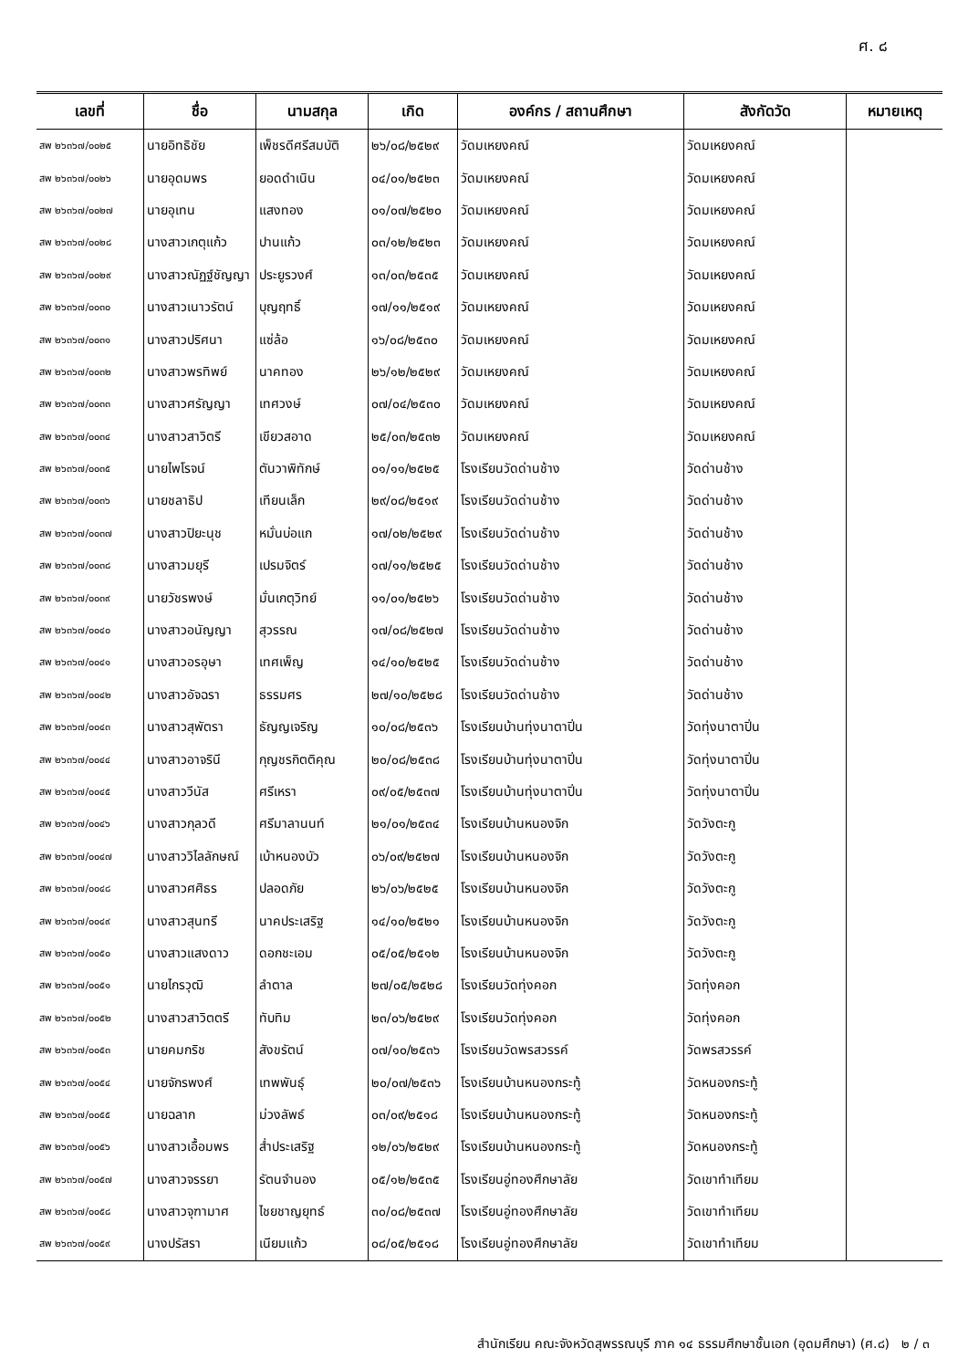ศ. ๘
| เลขที่ | ชื่อ | นามสกุล | เกิด | องค์กร / สถานศึกษา | สังกัดวัด | หมายเหตุ |
| --- | --- | --- | --- | --- | --- | --- |
| สพ ๒๖๓๖๗/๐๐๒๕ | นายอิทธิชัย | เพ็ชรดีศรีสมบัติ | ๒๖/๐๘/๒๕๒๙ | วัดมเหยงคณ์ | วัดมเหยงคณ์ | |
| สพ ๒๖๓๖๗/๐๐๒๖ | นายอุดมพร | ยอดดำเนิน | ๐๔/๐๑/๒๕๒๓ | วัดมเหยงคณ์ | วัดมเหยงคณ์ | |
| สพ ๒๖๓๖๗/๐๐๒๗ | นายอุเทน | แสงทอง | ๐๑/๐๗/๒๕๒๐ | วัดมเหยงคณ์ | วัดมเหยงคณ์ | |
| สพ ๒๖๓๖๗/๐๐๒๘ | นางสาวเกตุแก้ว | ปานแก้ว | ๐๓/๑๒/๒๕๒๓ | วัดมเหยงคณ์ | วัดมเหยงคณ์ | |
| สพ ๒๖๓๖๗/๐๐๒๙ | นางสาวณัฏฐ์ชัญญา | ประยูรวงศ์ | ๑๓/๐๓/๒๕๓๕ | วัดมเหยงคณ์ | วัดมเหยงคณ์ | |
| สพ ๒๖๓๖๗/๐๐๓๐ | นางสาวเนาวรัตน์ | บุญฤทธิ์ | ๑๗/๑๑/๒๕๑๙ | วัดมเหยงคณ์ | วัดมเหยงคณ์ | |
| สพ ๒๖๓๖๗/๐๐๓๑ | นางสาวปริศนา | แซ่ล้อ | ๑๖/๐๘/๒๕๓๐ | วัดมเหยงคณ์ | วัดมเหยงคณ์ | |
| สพ ๒๖๓๖๗/๐๐๓๒ | นางสาวพรทิพย์ | นาคทอง | ๒๖/๑๒/๒๕๒๙ | วัดมเหยงคณ์ | วัดมเหยงคณ์ | |
| สพ ๒๖๓๖๗/๐๐๓๓ | นางสาวศรัญญา | เทศวงษ์ | ๐๗/๐๔/๒๕๓๐ | วัดมเหยงคณ์ | วัดมเหยงคณ์ | |
| สพ ๒๖๓๖๗/๐๐๓๔ | นางสาวสาวิตรี | เขียวสอาด | ๒๕/๐๓/๒๕๓๒ | วัดมเหยงคณ์ | วัดมเหยงคณ์ | |
| สพ ๒๖๓๖๗/๐๐๓๕ | นายไพโรจน์ | ตันวาพิทักษ์ | ๐๑/๑๑/๒๕๒๕ | โรงเรียนวัดด่านช้าง | วัดด่านช้าง | |
| สพ ๒๖๓๖๗/๐๐๓๖ | นายชลาธิป | เทียนเล็ก | ๒๙/๐๘/๒๕๑๙ | โรงเรียนวัดด่านช้าง | วัดด่านช้าง | |
| สพ ๒๖๓๖๗/๐๐๓๗ | นางสาวปิยะนุช | หมั่นบ่อแก | ๑๗/๐๒/๒๕๒๙ | โรงเรียนวัดด่านช้าง | วัดด่านช้าง | |
| สพ ๒๖๓๖๗/๐๐๓๘ | นางสาวมยุรี | เปรมจิตร์ | ๑๗/๑๑/๒๕๒๕ | โรงเรียนวัดด่านช้าง | วัดด่านช้าง | |
| สพ ๒๖๓๖๗/๐๐๓๙ | นายวัชรพงษ์ | มั่นเกตุวิทย์ | ๑๑/๐๑/๒๕๒๖ | โรงเรียนวัดด่านช้าง | วัดด่านช้าง | |
| สพ ๒๖๓๖๗/๐๐๔๐ | นางสาวอนัญญา | สุวรรณ | ๑๗/๐๘/๒๕๒๗ | โรงเรียนวัดด่านช้าง | วัดด่านช้าง | |
| สพ ๒๖๓๖๗/๐๐๔๑ | นางสาวอรอุษา | เทศเพ็ญ | ๑๔/๑๐/๒๕๒๕ | โรงเรียนวัดด่านช้าง | วัดด่านช้าง | |
| สพ ๒๖๓๖๗/๐๐๔๒ | นางสาวอัจฉรา | ธรรมศร | ๒๗/๑๐/๒๕๒๘ | โรงเรียนวัดด่านช้าง | วัดด่านช้าง | |
| สพ ๒๖๓๖๗/๐๐๔๓ | นางสาวสุพัตรา | ธัญญเจริญ | ๑๐/๐๘/๒๕๓๖ | โรงเรียนบ้านทุ่งนาตาปิ่น | วัดทุ่งนาตาปิ่น | |
| สพ ๒๖๓๖๗/๐๐๔๔ | นางสาวอาจรินี | กุญชรกิตติคุณ | ๒๐/๐๘/๒๕๓๘ | โรงเรียนบ้านทุ่งนาตาปิ่น | วัดทุ่งนาตาปิ่น | |
| สพ ๒๖๓๖๗/๐๐๔๕ | นางสาววีนัส | ศรีเหรา | ๐๙/๐๕/๒๕๓๗ | โรงเรียนบ้านทุ่งนาตาปิ่น | วัดทุ่งนาตาปิ่น | |
| สพ ๒๖๓๖๗/๐๐๔๖ | นางสาวกุลวดี | ศรีมาลานนท์ | ๒๑/๐๑/๒๕๓๔ | โรงเรียนบ้านหนองจิก | วัดวังตะกู | |
| สพ ๒๖๓๖๗/๐๐๔๗ | นางสาววิไลลักษณ์ | เบ้าหนองบัว | ๐๖/๐๙/๒๕๒๗ | โรงเรียนบ้านหนองจิก | วัดวังตะกู | |
| สพ ๒๖๓๖๗/๐๐๔๘ | นางสาวศศิธร | ปลอดภัย | ๒๖/๐๖/๒๕๒๕ | โรงเรียนบ้านหนองจิก | วัดวังตะกู | |
| สพ ๒๖๓๖๗/๐๐๔๙ | นางสาวสุนทรี | นาคประเสริฐ | ๑๔/๑๐/๒๕๒๑ | โรงเรียนบ้านหนองจิก | วัดวังตะกู | |
| สพ ๒๖๓๖๗/๐๐๕๐ | นางสาวแสงดาว | ดอกชะเอม | ๐๕/๐๕/๒๕๑๒ | โรงเรียนบ้านหนองจิก | วัดวังตะกู | |
| สพ ๒๖๓๖๗/๐๐๕๑ | นายไกรวุฒิ | ลำตาล | ๒๗/๐๕/๒๕๒๘ | โรงเรียนวัดทุ่งคอก | วัดทุ่งคอก | |
| สพ ๒๖๓๖๗/๐๐๕๒ | นางสาวสาวิตตรี | ทับทิม | ๒๓/๐๖/๒๕๒๙ | โรงเรียนวัดทุ่งคอก | วัดทุ่งคอก | |
| สพ ๒๖๓๖๗/๐๐๕๓ | นายคมกริช | สังขรัตน์ | ๐๗/๑๐/๒๕๓๖ | โรงเรียนวัดพรสวรรค์ | วัดพรสวรรค์ | |
| สพ ๒๖๓๖๗/๐๐๕๔ | นายจักรพงศ์ | เทพพันธุ์ | ๒๐/๐๗/๒๕๓๖ | โรงเรียนบ้านหนองกระทู้ | วัดหนองกระทู้ | |
| สพ ๒๖๓๖๗/๐๐๕๕ | นายฉลาก | ม่วงลัพธ์ | ๐๓/๐๙/๒๕๑๘ | โรงเรียนบ้านหนองกระทู้ | วัดหนองกระทู้ | |
| สพ ๒๖๓๖๗/๐๐๕๖ | นางสาวเอื้อมพร | ส่ำประเสริฐ | ๑๒/๐๖/๒๕๒๙ | โรงเรียนบ้านหนองกระทู้ | วัดหนองกระทู้ | |
| สพ ๒๖๓๖๗/๐๐๕๗ | นางสาวจรรยา | รัตนจำนอง | ๐๕/๑๒/๒๕๓๕ | โรงเรียนอู่ทองศึกษาลัย | วัดเขาทำเทียม | |
| สพ ๒๖๓๖๗/๐๐๕๘ | นางสาวจุฑามาศ | ไชยชาญยุทธ์ | ๓๐/๐๘/๒๕๓๗ | โรงเรียนอู่ทองศึกษาลัย | วัดเขาทำเทียม | |
| สพ ๒๖๓๖๗/๐๐๕๙ | นางปรัสรา | เนียมแก้ว | ๐๘/๐๕/๒๕๑๘ | โรงเรียนอู่ทองศึกษาลัย | วัดเขาทำเทียม | |
สำนักเรียน คณะจังหวัดสุพรรณบุรี ภาค ๑๔ ธรรมศึกษาชั้นเอก (อุดมศึกษา) (ศ.๘) ๒ / ๓